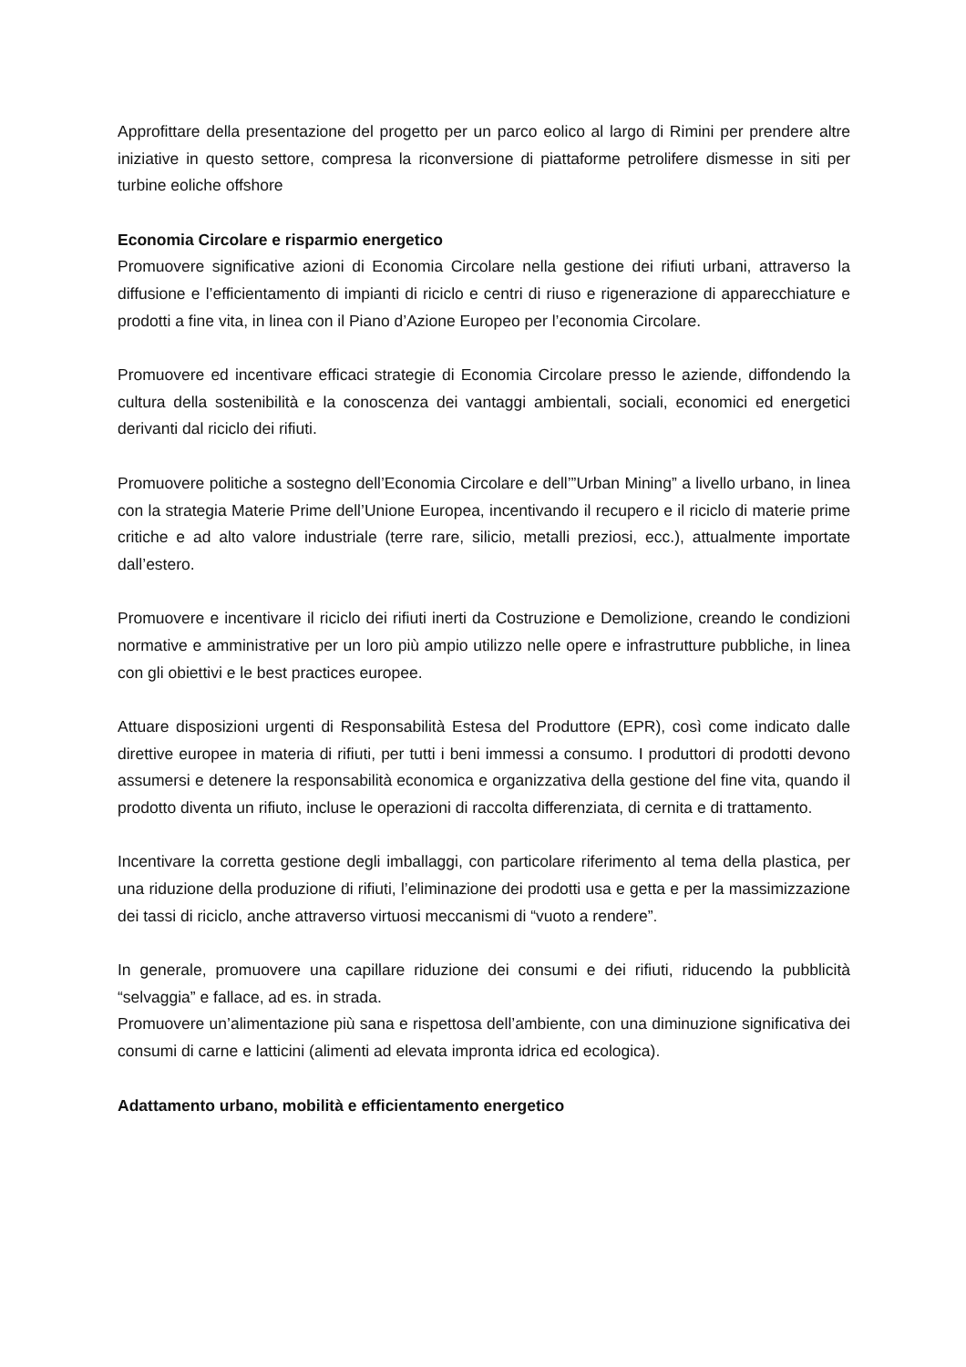Approfittare della presentazione del progetto per un parco eolico al largo di Rimini per prendere altre iniziative in questo settore, compresa la riconversione di piattaforme petrolifere dismesse in siti per turbine eoliche offshore
Economia Circolare e risparmio energetico
Promuovere significative azioni di Economia Circolare nella gestione dei rifiuti urbani, attraverso la diffusione e l’efficientamento di impianti di riciclo e centri di riuso e rigenerazione di apparecchiature e prodotti a fine vita, in linea con il Piano d’Azione Europeo per l’economia Circolare.
Promuovere ed incentivare efficaci strategie di Economia Circolare presso le aziende, diffondendo la cultura della sostenibilità e la conoscenza dei vantaggi ambientali, sociali, economici ed energetici derivanti dal riciclo dei rifiuti.
Promuovere politiche a sostegno dell’Economia Circolare e dell’”Urban Mining” a livello urbano, in linea con la strategia Materie Prime dell’Unione Europea, incentivando il recupero e il riciclo di materie prime critiche e ad alto valore industriale (terre rare, silicio, metalli preziosi, ecc.), attualmente importate dall’estero.
Promuovere e incentivare il riciclo dei rifiuti inerti da Costruzione e Demolizione, creando le condizioni normative e amministrative per un loro più ampio utilizzo nelle opere e infrastrutture pubbliche, in linea con gli obiettivi e le best practices europee.
Attuare disposizioni urgenti di Responsabilità Estesa del Produttore (EPR), così come indicato dalle direttive europee in materia di rifiuti, per tutti i beni immessi a consumo. I produttori di prodotti devono assumersi e detenere la responsabilità economica e organizzativa della gestione del fine vita, quando il prodotto diventa un rifiuto, incluse le operazioni di raccolta differenziata, di cernita e di trattamento.
Incentivare la corretta gestione degli imballaggi, con particolare riferimento al tema della plastica, per una riduzione della produzione di rifiuti, l’eliminazione dei prodotti usa e getta e per la massimizzazione dei tassi di riciclo, anche attraverso virtuosi meccanismi di “vuoto a rendere”.
In generale, promuovere una capillare riduzione dei consumi e dei rifiuti, riducendo la pubblicità “selvaggia” e fallace, ad es. in strada.
Promuovere un’alimentazione più sana e rispettosa dell’ambiente, con una diminuzione significativa dei consumi di carne e latticini (alimenti ad elevata impronta idrica ed ecologica).
Adattamento urbano, mobilità e efficientamento energetico